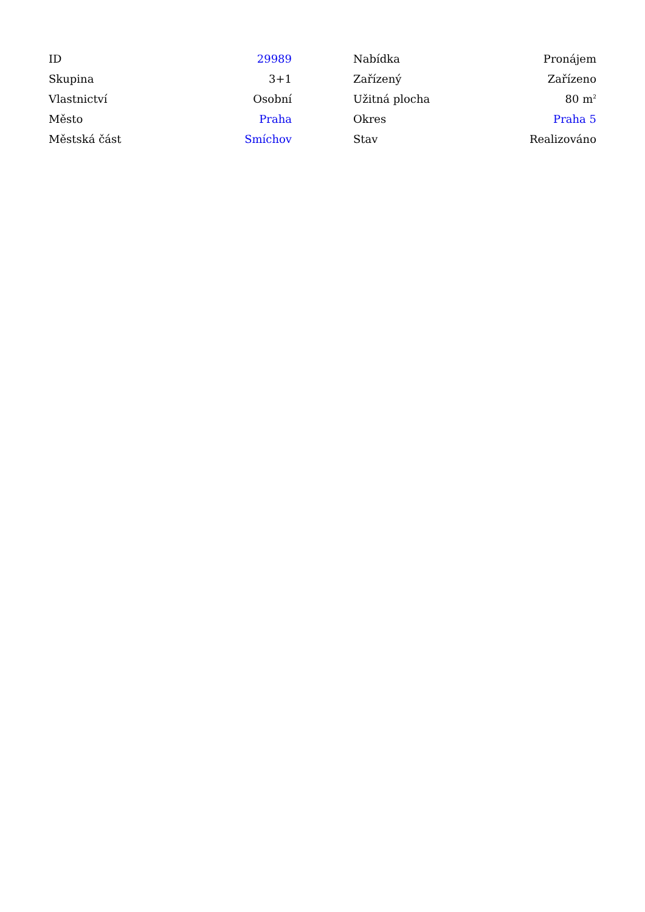| ID | 29989 |
| Skupina | 3+1 |
| Vlastnictví | Osobní |
| Město | Praha |
| Městská část | Smíchov |
| Nabídka | Pronájem |
| Zařízený | Zařízeno |
| Užitná plocha | 80 m<sup>2</sup> |
| Okres | Praha 5 |
| Stav | Realizováno |